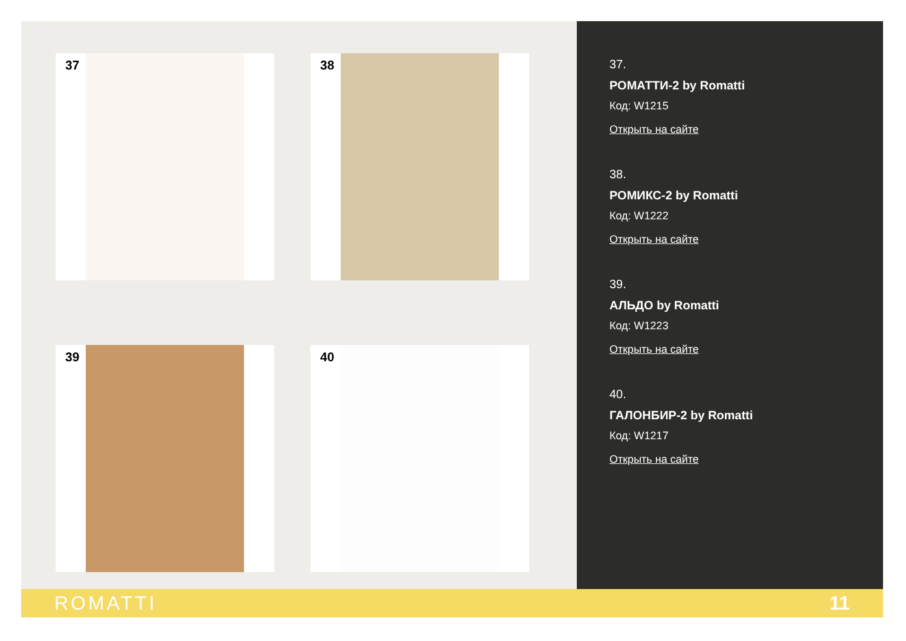37
38
39
40
37.
РОМАТТИ-2 by Romatti
Код: W1215
Открыть на сайте
38.
РОМИКС-2 by Romatti
Код: W1222
Открыть на сайте
39.
АЛЬДО by Romatti
Код: W1223
Открыть на сайте
40.
ГАЛОНБИР-2 by Romatti
Код: W1217
Открыть на сайте
ROMATTI 11